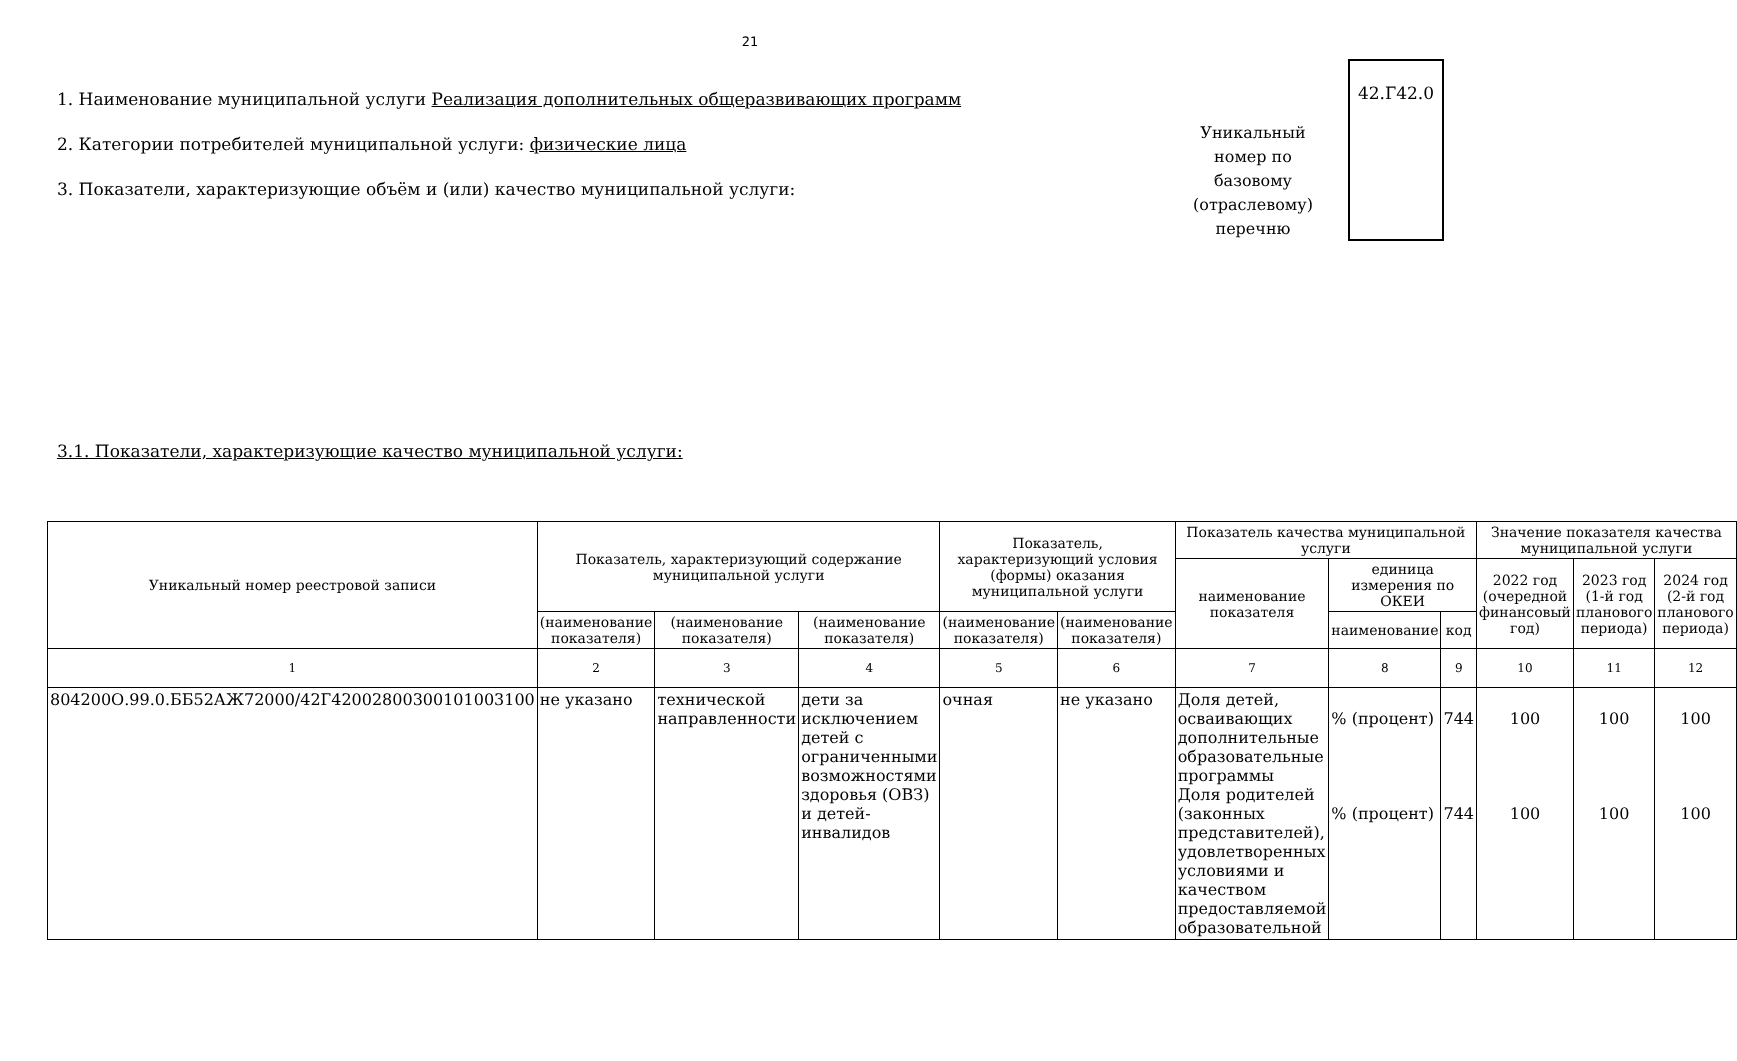21
1. Наименование муниципальной услуги Реализация дополнительных общеразвивающих программ
2. Категории потребителей муниципальной услуги: физические лица
3. Показатели, характеризующие объём и (или) качество муниципальной услуги:
Уникальный номер по базовому (отраслевому) перечню
42.Г42.0
3.1. Показатели, характеризующие качество муниципальной услуги:
| Уникальный номер реестровой записи | Показатель, характеризующий содержание муниципальной услуги | | | Показатель, характеризующий условия (формы) оказания муниципальной услуги | | Показатель качества муниципальной услуги | | | Значение показателя качества муниципальной услуги | | |
| --- | --- | --- | --- | --- | --- | --- | --- | --- | --- | --- | --- |
| | | | | | | наименование показателя | единица измерения по ОКЕИ | | 2022 год (очередной финансовый год) | 2023 год (1-й год планового периода) | 2024 год (2-й год планового периода) |
| | (наименование показателя) | (наименование показателя) | (наименование показателя) | (наименование показателя) | (наименование показателя) | | наименование | код | | | |
| 1 | 2 | 3 | 4 | 5 | 6 | 7 | 8 | 9 | 10 | 11 | 12 |
| 804200О.99.0.ББ52АЖ72000/42Г42002800300101003100 | не указано | технической направленности | дети за исключением детей с ограниченными возможностями здоровья (ОВЗ) и детей-инвалидов | очная | не указано | Доля детей, осваивающих дополнительные образовательные программы Доля родителей (законных представителей), удовлетворенных условиями и качеством предоставляемой образовательной | % (процент) % (процент) | 744 744 | 100 100 | 100 100 | 100 100 |